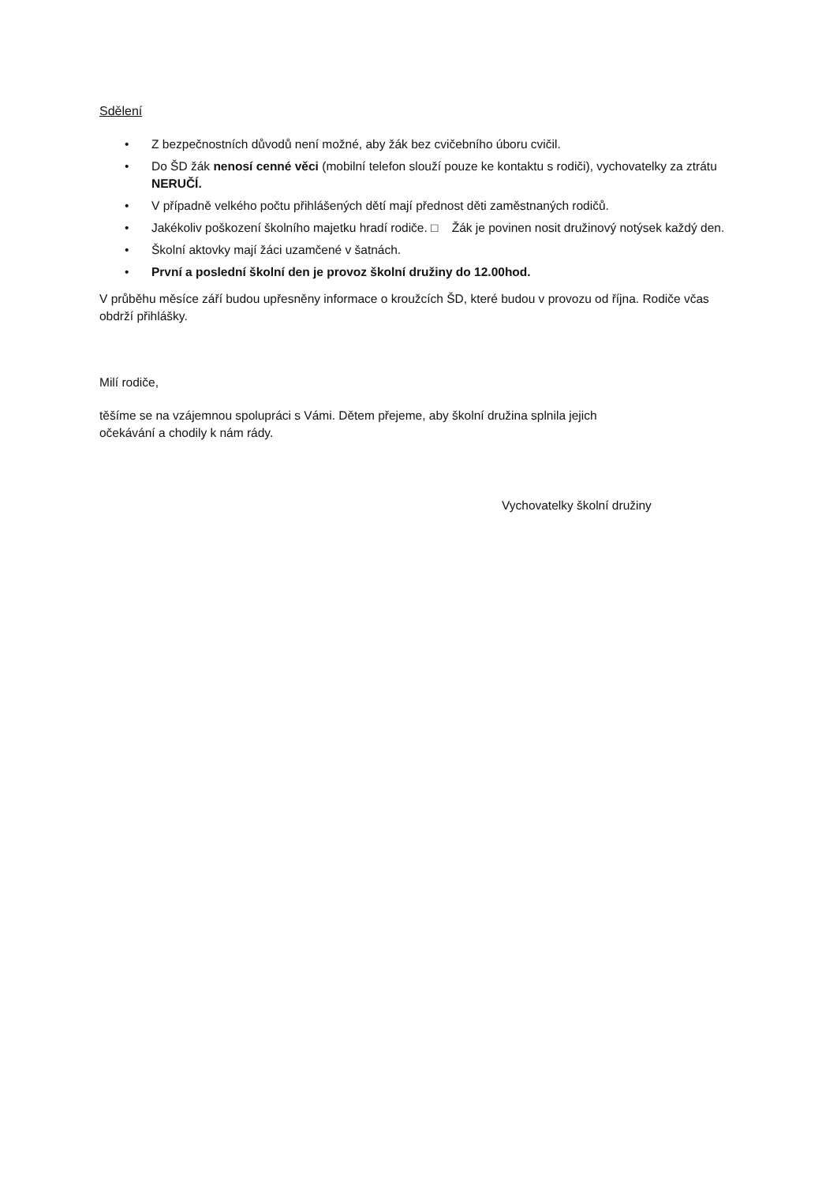Sdělení
• Z bezpečnostních důvodů není možné, aby žák bez cvičebního úboru cvičil.
• Do ŠD žák nenosí cenné věci (mobilní telefon slouží pouze ke kontaktu s rodiči), vychovatelky za ztrátu NERUČÍ.
• V případně velkého počtu přihlášených dětí mají přednost děti zaměstnaných rodičů.
• Jakékoliv poškození školního majetku hradí rodiče. □ Žák je povinen nosit družinový notýsek každý den.
• Školní aktovky mají žáci uzamčené v šatnách.
• První a poslední školní den je provoz školní družiny do 12.00hod.
V průběhu měsíce září budou upřesněny informace o kroužcích ŠD, které budou v provozu od října. Rodiče včas obdrží přihlášky.
Milí rodiče,
těšíme se na vzájemnou spolupráci s Vámi. Dětem přejeme, aby školní družina splnila jejich
očekávání a chodily k nám rády.
Vychovatelky školní družiny